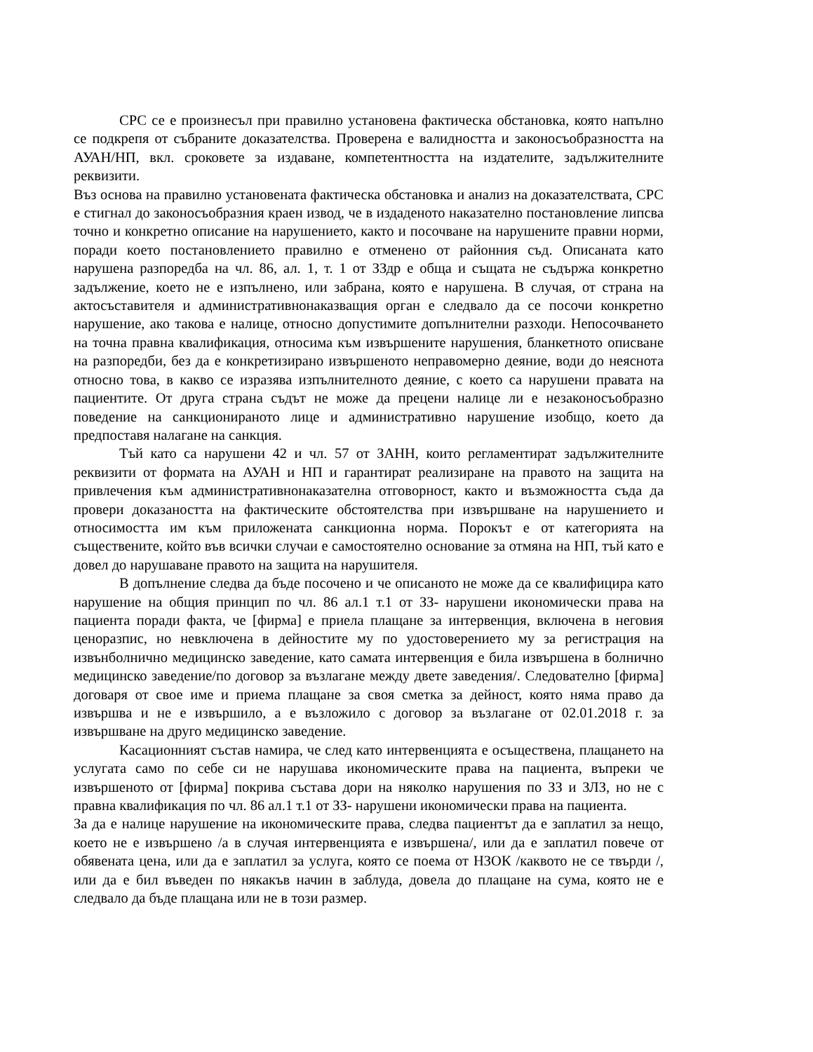СРС се е произнесъл при правилно установена фактическа обстановка, която напълно се подкрепя от събраните доказателства. Проверена е валидността и законосъобразността на АУАН/НП, вкл. сроковете за издаване, компетентността на издателите, задължителните реквизити.
Въз основа на правилно установената фактическа обстановка и анализ на доказателствата, СРС е стигнал до законосъобразния краен извод, че в издаденото наказателно постановление липсва точно и конкретно описание на нарушението, както и посочване на нарушените правни норми, поради което постановлението правилно е отменено от районния съд. Описаната като нарушена разпоредба на чл. 86, ал. 1, т. 1 от ЗЗдр е обща и същата не съдържа конкретно задължение, което не е изпълнено, или забрана, която е нарушена. В случая, от страна на актосъставителя и административнонаказващия орган е следвало да се посочи конкретно нарушение, ако такова е налице, относно допустимите допълнителни разходи. Непосочването на точна правна квалификация, относима към извършените нарушения, бланкетното описване на разпоредби, без да е конкретизирано извършеното неправомерно деяние, води до неяснота относно това, в какво се изразява изпълнителното деяние, с което са нарушени правата на пациентите. От друга страна съдът не може да прецени налице ли е незаконосъобразно поведение на санкционираното лице и административно нарушение изобщо, което да предпоставя налагане на санкция.
Тъй като са нарушени 42 и чл. 57 от ЗАНН, които регламентират задължителните реквизити от формата на АУАН и НП и гарантират реализиране на правото на защита на привлечения към административнонаказателна отговорност, както и възможността съда да провери доказаността на фактическите обстоятелства при извършване на нарушението и относимостта им към приложената санкционна норма. Порокът е от категорията на съществените, който във всички случаи е самостоятелно основание за отмяна на НП, тъй като е довел до нарушаване правото на защита на нарушителя.
В допълнение следва да бъде посочено и че описаното не може да се квалифицира като нарушение на общия принцип по чл. 86 ал.1 т.1 от ЗЗ- нарушени икономически права на пациента поради факта, че [фирма] е приела плащане за интервенция, включена в неговия ценоразпис, но невключена в дейностите му по удостоверението му за регистрация на извънболнично медицинско заведение, като самата интервенция е била извършена в болнично медицинско заведение/по договор за възлагане между двете заведения/. Следователно [фирма] договаря от свое име и приема плащане за своя сметка за дейност, която няма право да извършва и не е извършило, а е възложило с договор за възлагане от 02.01.2018 г. за извършване на друго медицинско заведение.
Касационният състав намира, че след като интервенцията е осъществена, плащането на услугата само по себе си не нарушава икономическите права на пациента, въпреки че извършеното от [фирма] покрива състава дори на няколко нарушения по ЗЗ и ЗЛЗ, но не с правна квалификация по чл. 86 ал.1 т.1 от ЗЗ- нарушени икономически права на пациента.
За да е налице нарушение на икономическите права, следва пациентът да е заплатил за нещо, което не е извършено /а в случая интервенцията е извършена/, или да е заплатил повече от обявената цена, или да е заплатил за услуга, която се поема от НЗОК /каквото не се твърди /, или да е бил въведен по някакъв начин в заблуда, довела до плащане на сума, която не е следвало да бъде плащана или не в този размер.